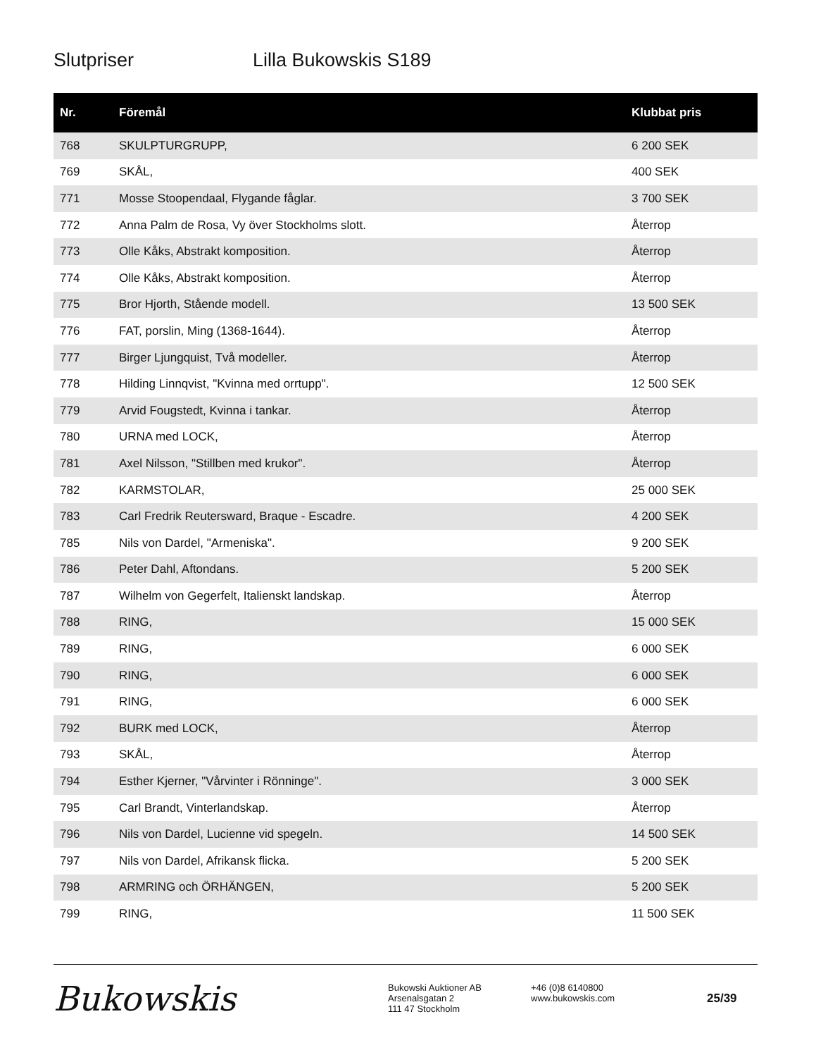Slutpriser Lilla Bukowskis S189
| Nr. | Föremål | Klubbat pris |
| --- | --- | --- |
| 768 | SKULPTURGRUPP, | 6 200 SEK |
| 769 | SKÅL, | 400 SEK |
| 771 | Mosse Stoopendaal, Flygande fåglar. | 3 700 SEK |
| 772 | Anna Palm de Rosa, Vy över Stockholms slott. | Återrop |
| 773 | Olle Kåks, Abstrakt komposition. | Återrop |
| 774 | Olle Kåks, Abstrakt komposition. | Återrop |
| 775 | Bror Hjorth, Stående modell. | 13 500 SEK |
| 776 | FAT, porslin, Ming (1368-1644). | Återrop |
| 777 | Birger Ljungquist, Två modeller. | Återrop |
| 778 | Hilding Linnqvist, "Kvinna med orrtupp". | 12 500 SEK |
| 779 | Arvid Fougstedt, Kvinna i tankar. | Återrop |
| 780 | URNA med LOCK, | Återrop |
| 781 | Axel Nilsson, "Stillben med krukor". | Återrop |
| 782 | KARMSTOLAR, | 25 000 SEK |
| 783 | Carl Fredrik Reutersward, Braque - Escadre. | 4 200 SEK |
| 785 | Nils von Dardel, "Armeniska". | 9 200 SEK |
| 786 | Peter Dahl, Aftondans. | 5 200 SEK |
| 787 | Wilhelm von Gegerfelt, Italienskt landskap. | Återrop |
| 788 | RING, | 15 000 SEK |
| 789 | RING, | 6 000 SEK |
| 790 | RING, | 6 000 SEK |
| 791 | RING, | 6 000 SEK |
| 792 | BURK med LOCK, | Återrop |
| 793 | SKÅL, | Återrop |
| 794 | Esther Kjerner, "Vårvinter i Rönninge". | 3 000 SEK |
| 795 | Carl Brandt, Vinterlandskap. | Återrop |
| 796 | Nils von Dardel, Lucienne vid spegeln. | 14 500 SEK |
| 797 | Nils von Dardel, Afrikansk flicka. | 5 200 SEK |
| 798 | ARMRING och ÖRHÄNGEN, | 5 200 SEK |
| 799 | RING, | 11 500 SEK |
Bukowskis
Bukowski Auktioner AB
Arsenalsgatan 2
111 47 Stockholm
+46 (0)8 6140800
www.bukowskis.com
25/39